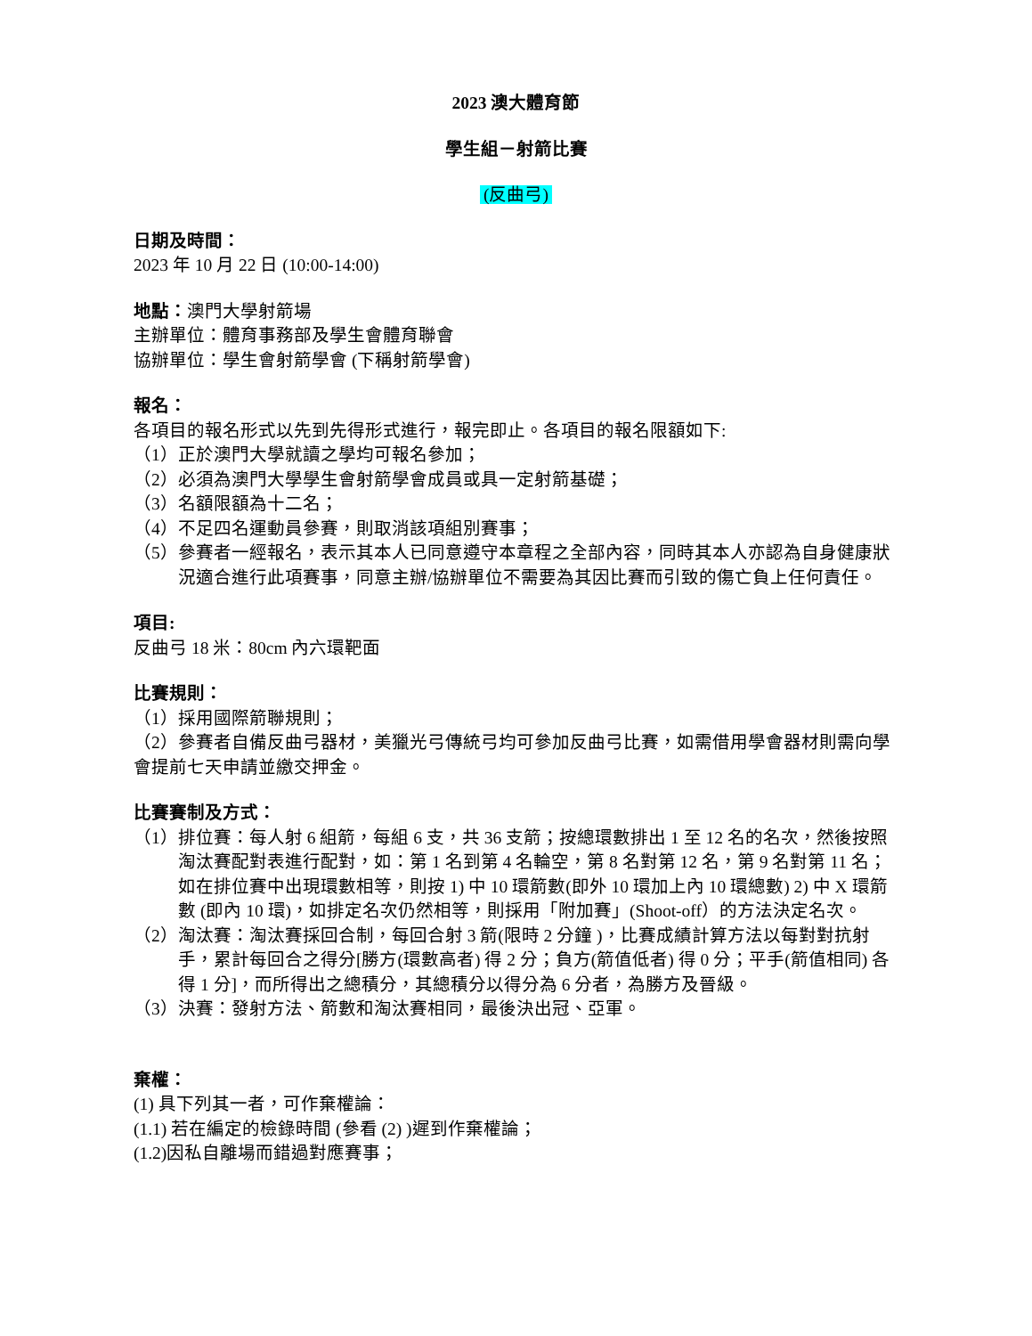2023 澳大體育節
學生組－射箭比賽
(反曲弓)
日期及時間：
2023 年 10 月 22 日 (10:00-14:00)
地點：澳門大學射箭場
主辦單位：體育事務部及學生會體育聯會
協辦單位：學生會射箭學會 (下稱射箭學會)
報名：
各項目的報名形式以先到先得形式進行，報完即止。各項目的報名限額如下:
（1）正於澳門大學就讀之學均可報名參加；
（2）必須為澳門大學學生會射箭學會成員或具一定射箭基礎；
（3）名額限額為十二名；
（4）不足四名運動員參賽，則取消該項組別賽事；
（5）參賽者一經報名，表示其本人已同意遵守本章程之全部內容，同時其本人亦認為自身健康狀況適合進行此項賽事，同意主辦/協辦單位不需要為其因比賽而引致的傷亡負上任何責任。
項目:
反曲弓 18 米：80cm 內六環靶面
比賽規則：
（1）採用國際箭聯規則；
（2）參賽者自備反曲弓器材，美獵光弓傳統弓均可參加反曲弓比賽，如需借用學會器材則需向學會提前七天申請並繳交押金。
比賽賽制及方式：
（1）排位賽：每人射 6 組箭，每組 6 支，共 36 支箭；按總環數排出 1 至 12 名的名次，然後按照淘汰賽配對表進行配對，如：第 1 名到第 4 名輪空，第 8 名對第 12 名，第 9 名對第 11 名； 如在排位賽中出現環數相等，則按 1) 中 10 環箭數(即外 10 環加上內 10 環總數) 2) 中 X 環箭數 (即內 10 環)，如排定名次仍然相等，則採用「附加賽」(Shoot-off）的方法決定名次。
（2）淘汰賽：淘汰賽採回合制，每回合射 3 箭(限時 2 分鐘 )，比賽成績計算方法以每對對抗射手，累計每回合之得分[勝方(環數高者) 得 2 分；負方(箭值低者) 得 0 分；平手(箭值相同) 各得 1 分]，而所得出之總積分，其總積分以得分為 6 分者，為勝方及晉級。
（3）決賽：發射方法、箭數和淘汰賽相同，最後決出冠、亞軍。
棄權：
(1) 具下列其一者，可作棄權論：
(1.1) 若在編定的檢錄時間 (參看 (2) )遲到作棄權論；
(1.2)因私自離場而錯過對應賽事；